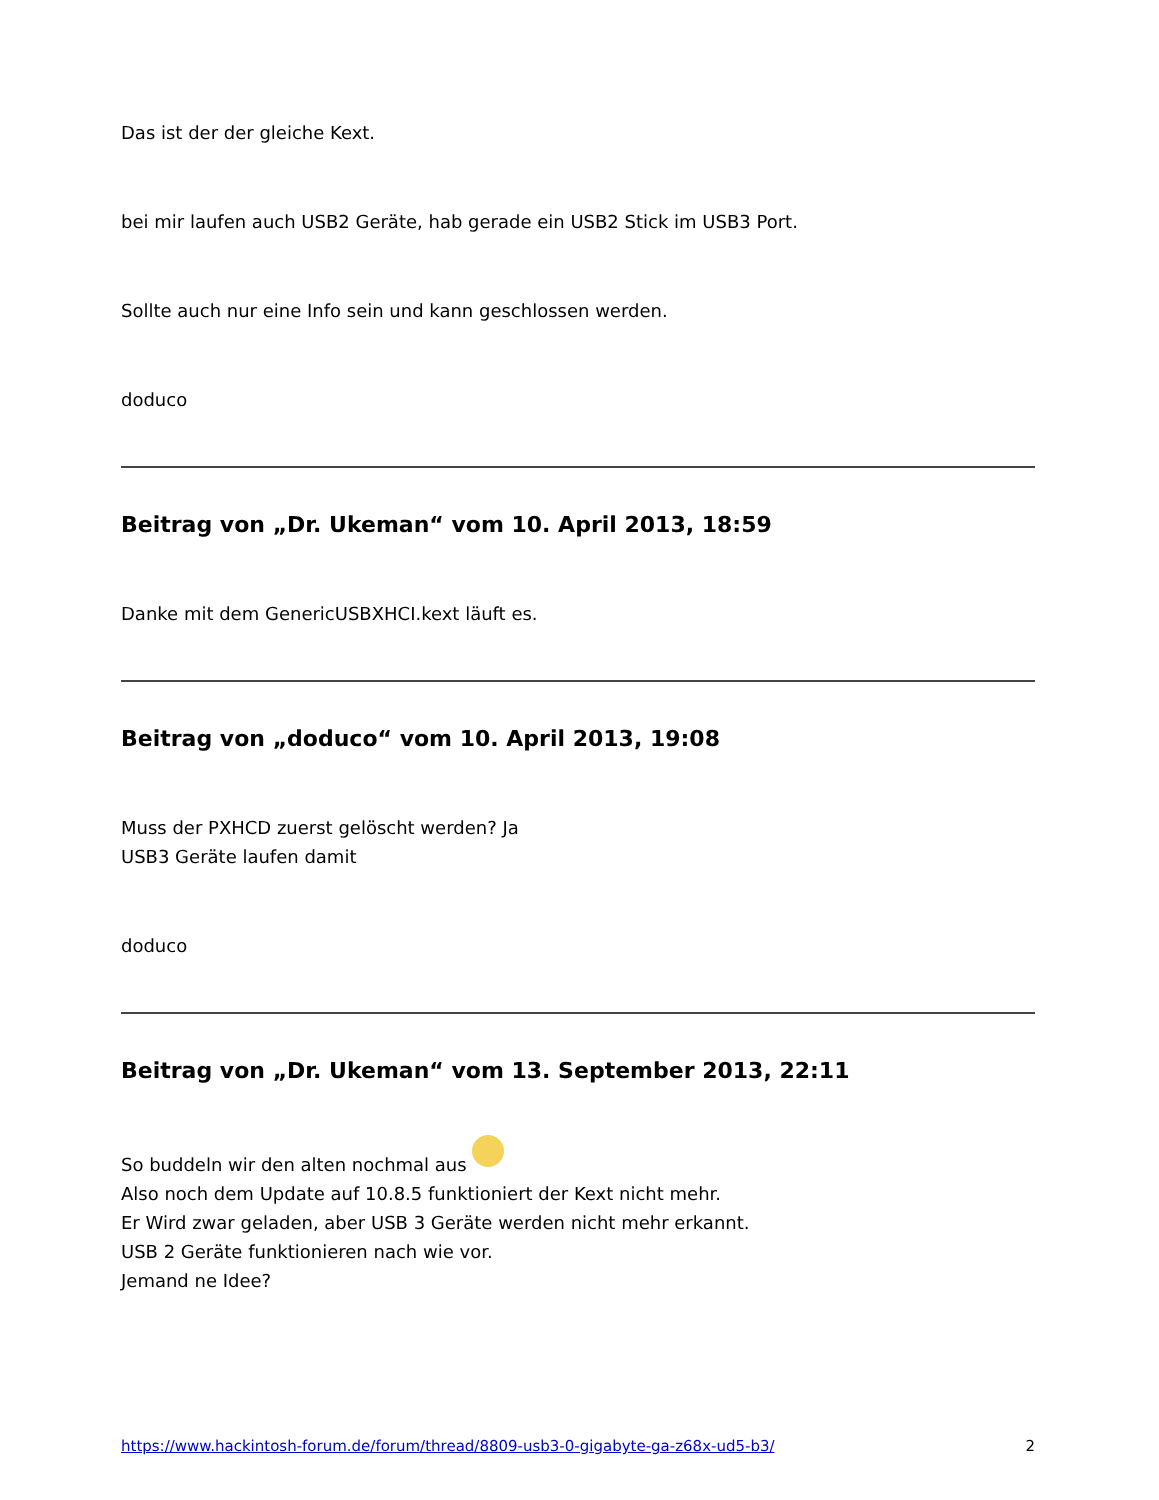Das ist der der gleiche Kext.
bei mir laufen auch USB2 Geräte, hab gerade ein USB2 Stick im USB3 Port.
Sollte auch nur eine Info sein und kann geschlossen werden.
doduco
Beitrag von „Dr. Ukeman“ vom 10. April 2013, 18:59
Danke mit dem GenericUSBXHCI.kext läuft es.
Beitrag von „doduco“ vom 10. April 2013, 19:08
Muss der PXHCD zuerst gelöscht werden? Ja
USB3 Geräte laufen damit
doduco
Beitrag von „Dr. Ukeman“ vom 13. September 2013, 22:11
So buddeln wir den alten nochmal aus
Also noch dem Update auf 10.8.5 funktioniert der Kext nicht mehr.
Er Wird zwar geladen, aber USB 3 Geräte werden nicht mehr erkannt.
USB 2 Geräte funktionieren nach wie vor.
Jemand ne Idee?
https://www.hackintosh-forum.de/forum/thread/8809-usb3-0-gigabyte-ga-z68x-ud5-b3/ 2